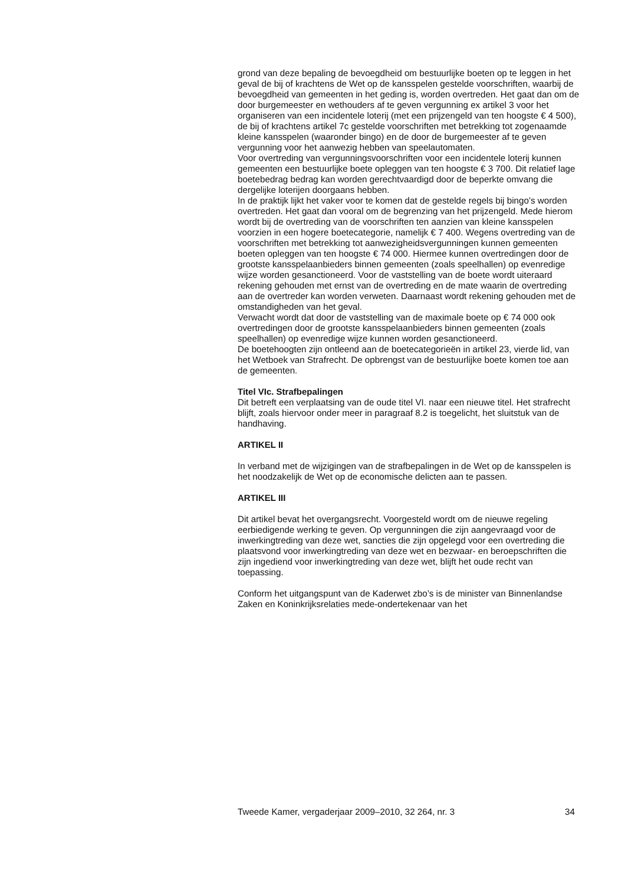grond van deze bepaling de bevoegdheid om bestuurlijke boeten op te leggen in het geval de bij of krachtens de Wet op de kansspelen gestelde voorschriften, waarbij de bevoegdheid van gemeenten in het geding is, worden overtreden. Het gaat dan om de door burgemeester en wethouders af te geven vergunning ex artikel 3 voor het organiseren van een incidentele loterij (met een prijzengeld van ten hoogste € 4 500), de bij of krachtens artikel 7c gestelde voorschriften met betrekking tot zogenaamde kleine kansspelen (waaronder bingo) en de door de burgemeester af te geven vergunning voor het aanwezig hebben van speelautomaten.
Voor overtreding van vergunningsvoorschriften voor een incidentele loterij kunnen gemeenten een bestuurlijke boete opleggen van ten hoogste € 3 700. Dit relatief lage boetebedrag bedrag kan worden gerechtvaardigd door de beperkte omvang die dergelijke loterijen doorgaans hebben.
In de praktijk lijkt het vaker voor te komen dat de gestelde regels bij bingo’s worden overtreden. Het gaat dan vooral om de begrenzing van het prijzengeld. Mede hierom wordt bij de overtreding van de voorschriften ten aanzien van kleine kansspelen voorzien in een hogere boetecategorie, namelijk € 7 400. Wegens overtreding van de voorschriften met betrekking tot aanwezigheidsvergunningen kunnen gemeenten boeten opleggen van ten hoogste € 74 000. Hiermee kunnen overtredingen door de grootste kansspelaanbieders binnen gemeenten (zoals speelhallen) op evenredige wijze worden gesanctioneerd. Voor de vaststelling van de boete wordt uiteraard rekening gehouden met ernst van de overtreding en de mate waarin de overtreding aan de overtreder kan worden verweten. Daarnaast wordt rekening gehouden met de omstandigheden van het geval.
Verwacht wordt dat door de vaststelling van de maximale boete op € 74 000 ook overtredingen door de grootste kansspelaanbieders binnen gemeenten (zoals speelhallen) op evenredige wijze kunnen worden gesanctioneerd.
De boetehoogten zijn ontleend aan de boetecategorieën in artikel 23, vierde lid, van het Wetboek van Strafrecht. De opbrengst van de bestuurlijke boete komen toe aan de gemeenten.
Titel VIc. Strafbepalingen
Dit betreft een verplaatsing van de oude titel VI. naar een nieuwe titel. Het strafrecht blijft, zoals hiervoor onder meer in paragraaf 8.2 is toegelicht, het sluitstuk van de handhaving.
ARTIKEL II
In verband met de wijzigingen van de strafbepalingen in de Wet op de kansspelen is het noodzakelijk de Wet op de economische delicten aan te passen.
ARTIKEL III
Dit artikel bevat het overgangsrecht. Voorgesteld wordt om de nieuwe regeling eerbiedigende werking te geven. Op vergunningen die zijn aangevraagd voor de inwerkingtreding van deze wet, sancties die zijn opgelegd voor een overtreding die plaatsvond voor inwerkingtreding van deze wet en bezwaar- en beroepschriften die zijn ingediend voor inwerkingtreding van deze wet, blijft het oude recht van toepassing.
Conform het uitgangspunt van de Kaderwet zbo’s is de minister van Binnenlandse Zaken en Koninkrijksrelaties mede-ondertekenaar van het
Tweede Kamer, vergaderjaar 2009–2010, 32 264, nr. 3 34